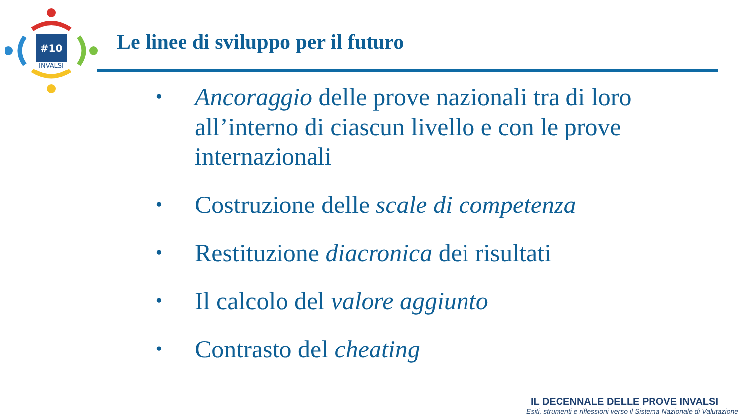#10
INVALSI
Le linee di sviluppo per il futuro
• Ancoraggio delle prove nazionali tra di loro all’interno di ciascun livello e con le prove internazionali
• Costruzione delle scale di competenza
• Restituzione diacronica dei risultati
• Il calcolo del valore aggiunto
• Contrasto del cheating
IL DECENNALE DELLE PROVE INVALSI
Esiti, strumenti e riflessioni verso il Sistema Nazionale di Valutazione